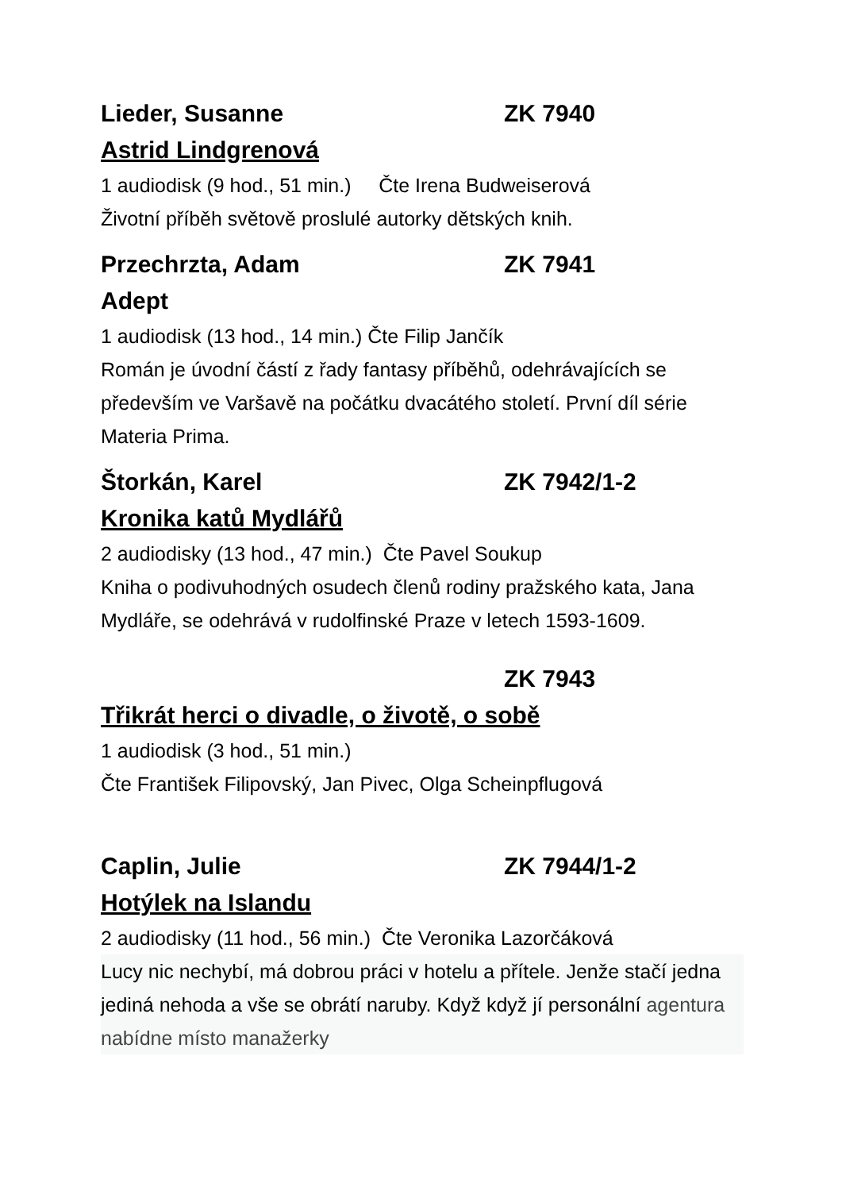Lieder, Susanne ZK 7940
Astrid Lindgrenová
1 audiodisk (9 hod., 51 min.) Čte Irena Budweiserová
Životní příběh světově proslulé autorky dětských knih.
Przechrzta, Adam ZK 7941
Adept
1 audiodisk (13 hod., 14 min.) Čte Filip Jančík
Román je úvodní částí z řady fantasy příběhů, odehrávajících se především ve Varšavě na počátku dvacátého století. První díl série Materia Prima.
Štorkán, Karel ZK 7942/1-2
Kronika katů Mydlářů
2 audiodisky (13 hod., 47 min.) Čte Pavel Soukup
Kniha o podivuhodných osudech členů rodiny pražského kata, Jana Mydláře, se odehrává v rudolfinské Praze v letech 1593-1609.
ZK 7943
Třikrát herci o divadle, o životě, o sobě
1 audiodisk (3 hod., 51 min.)
Čte František Filipovský, Jan Pivec, Olga Scheinpflugová
Caplin, Julie ZK 7944/1-2
Hotýlek na Islandu
2 audiodisky (11 hod., 56 min.) Čte Veronika Lazorčáková
Lucy nic nechybí, má dobrou práci v hotelu a přítele. Jenže stačí jedna jediná nehoda a vše se obrátí naruby. Když když jí personální agentura nabídne místo manažerky